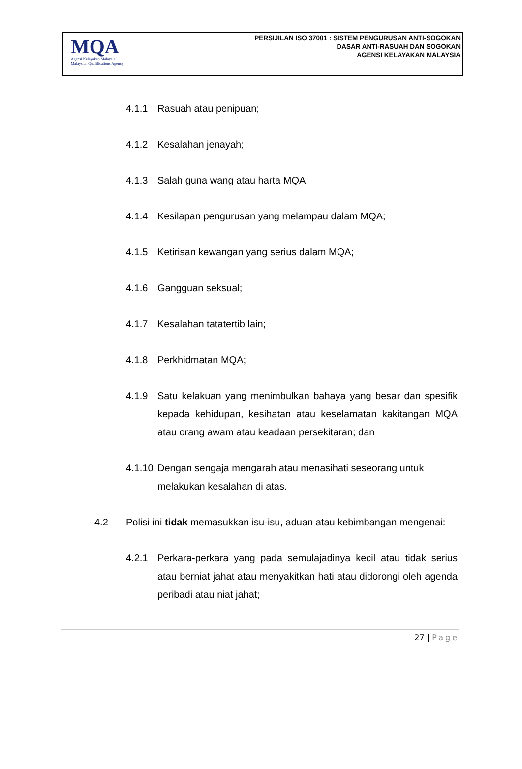MQA
Agensi Kelayakan Malaysia
Malaysian Qualifications Agency
PERSIJILAN ISO 37001 : SISTEM PENGURUSAN ANTI-SOGOKAN
DASAR ANTI-RASUAH DAN SOGOKAN
AGENSI KELAYAKAN MALAYSIA
4.1.1 Rasuah atau penipuan;
4.1.2 Kesalahan jenayah;
4.1.3 Salah guna wang atau harta MQA;
4.1.4 Kesilapan pengurusan yang melampau dalam MQA;
4.1.5 Ketirisan kewangan yang serius dalam MQA;
4.1.6 Gangguan seksual;
4.1.7 Kesalahan tatatertib lain;
4.1.8 Perkhidmatan MQA;
4.1.9 Satu kelakuan yang menimbulkan bahaya yang besar dan spesifik kepada kehidupan, kesihatan atau keselamatan kakitangan MQA atau orang awam atau keadaan persekitaran; dan
4.1.10
Dengan sengaja mengarah atau menasihati seseorang untuk melakukan kesalahan di atas.
4.2 Polisi ini tidak memasukkan isu-isu, aduan atau kebimbangan mengenai:
4.2.1 Perkara-perkara yang pada semulajadinya kecil atau tidak serius atau berniat jahat atau menyakitkan hati atau didorongi oleh agenda peribadi atau niat jahat;
27 | Page